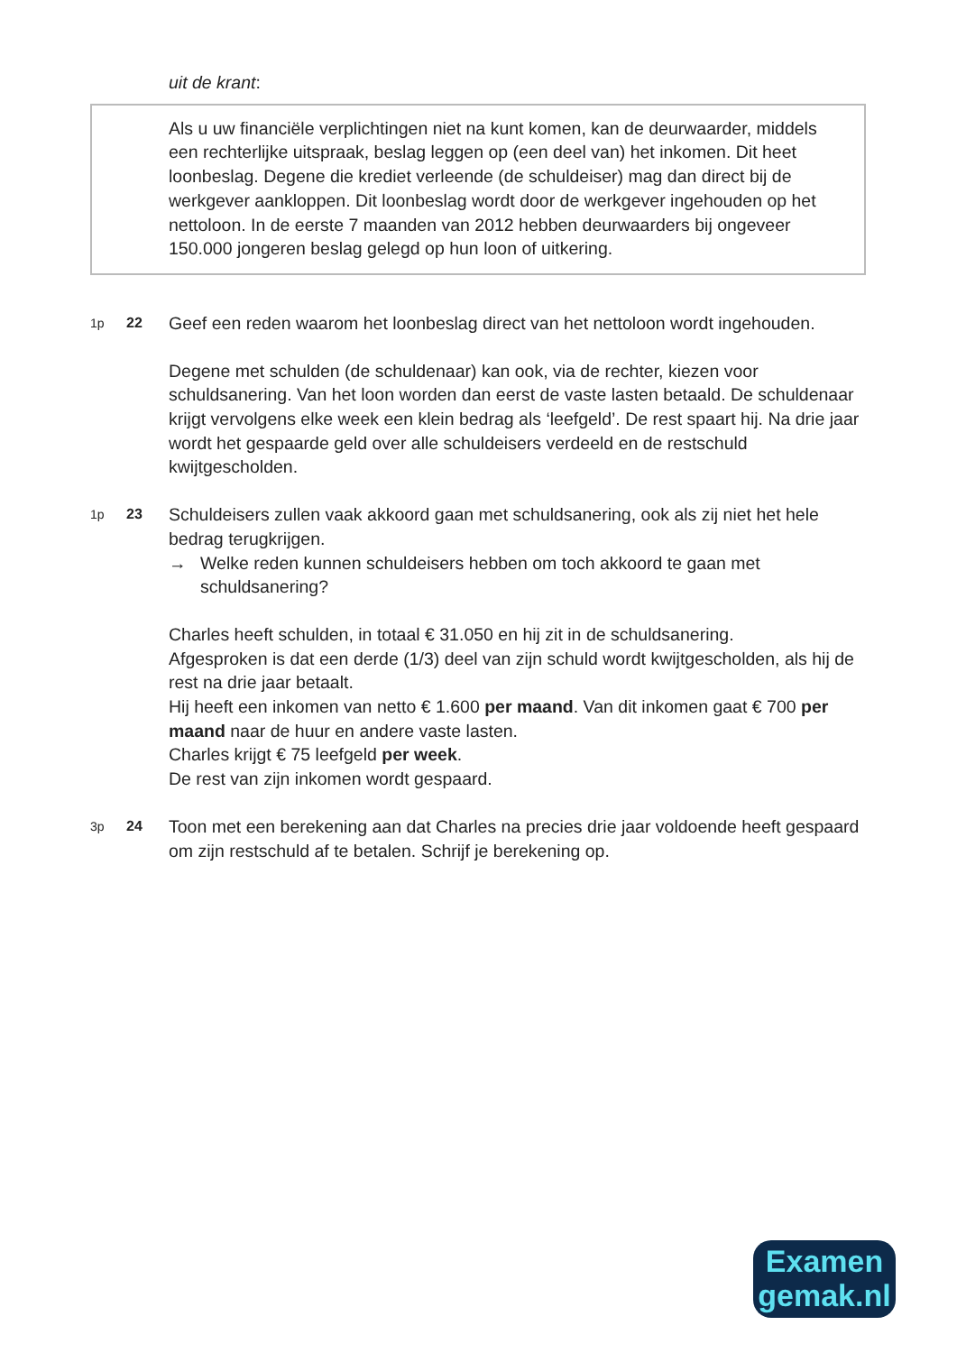uit de krant:
Als u uw financiële verplichtingen niet na kunt komen, kan de deurwaarder, middels een rechterlijke uitspraak, beslag leggen op (een deel van) het inkomen. Dit heet loonbeslag. Degene die krediet verleende (de schuldeiser) mag dan direct bij de werkgever aankloppen. Dit loonbeslag wordt door de werkgever ingehouden op het nettoloon. In de eerste 7 maanden van 2012 hebben deurwaarders bij ongeveer 150.000 jongeren beslag gelegd op hun loon of uitkering.
1p 22
Geef een reden waarom het loonbeslag direct van het nettoloon wordt ingehouden.
Degene met schulden (de schuldenaar) kan ook, via de rechter, kiezen voor schuldsanering. Van het loon worden dan eerst de vaste lasten betaald. De schuldenaar krijgt vervolgens elke week een klein bedrag als ‘leefgeld’. De rest spaart hij. Na drie jaar wordt het gespaarde geld over alle schuldeisers verdeeld en de restschuld kwijtgescholden.
1p 23
Schuldeisers zullen vaak akkoord gaan met schuldsanering, ook als zij niet het hele bedrag terugkrijgen.
→ Welke reden kunnen schuldeisers hebben om toch akkoord te gaan met schuldsanering?
Charles heeft schulden, in totaal € 31.050 en hij zit in de schuldsanering.
Afgesproken is dat een derde (1/3) deel van zijn schuld wordt kwijtgescholden, als hij de rest na drie jaar betaalt.
Hij heeft een inkomen van netto € 1.600 per maand. Van dit inkomen gaat € 700 per maand naar de huur en andere vaste lasten.
Charles krijgt € 75 leefgeld per week.
De rest van zijn inkomen wordt gespaard.
3p 24
Toon met een berekening aan dat Charles na precies drie jaar voldoende heeft gespaard om zijn restschuld af te betalen. Schrijf je berekening op.
Examen
gemak.nl